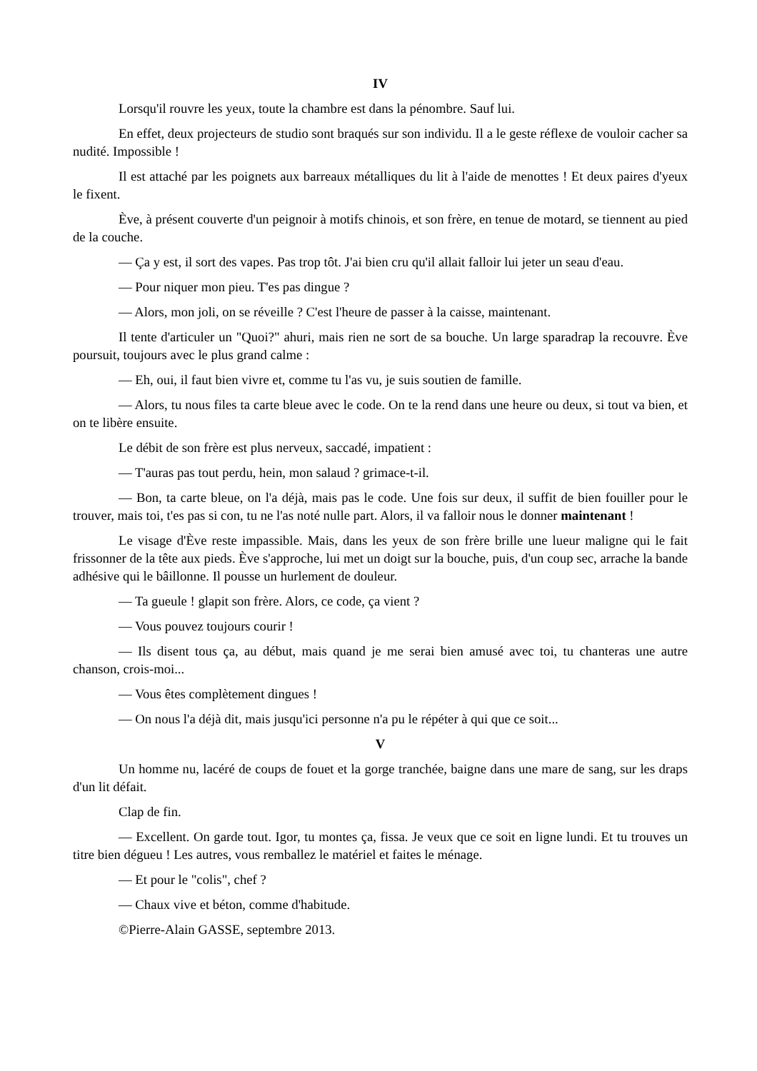IV
Lorsqu'il rouvre les yeux, toute la chambre est dans la pénombre. Sauf lui.
En effet, deux projecteurs de studio sont braqués sur son individu. Il a le geste réflexe de vouloir cacher sa nudité. Impossible !
Il est attaché par les poignets aux barreaux métalliques du lit à l'aide de menottes ! Et deux paires d'yeux le fixent.
Ève, à présent couverte d'un peignoir à motifs chinois, et son frère, en tenue de motard, se tiennent au pied de la couche.
— Ça y est, il sort des vapes. Pas trop tôt. J'ai bien cru qu'il allait falloir lui jeter un seau d'eau.
— Pour niquer mon pieu. T'es pas dingue ?
— Alors, mon joli, on se réveille ? C'est l'heure de passer à la caisse, maintenant.
Il tente d'articuler un "Quoi?" ahuri, mais rien ne sort de sa bouche. Un large sparadrap la recouvre. Ève poursuit, toujours avec le plus grand calme :
— Eh, oui, il faut bien vivre et, comme tu l'as vu, je suis soutien de famille.
— Alors, tu nous files ta carte bleue avec le code. On te la rend dans une heure ou deux, si tout va bien, et on te libère ensuite.
Le débit de son frère est plus nerveux, saccadé, impatient :
— T'auras pas tout perdu, hein, mon salaud ? grimace-t-il.
— Bon, ta carte bleue, on l'a déjà, mais pas le code. Une fois sur deux, il suffit de bien fouiller pour le trouver, mais toi, t'es pas si con, tu ne l'as noté nulle part. Alors, il va falloir nous le donner maintenant !
Le visage d'Ève reste impassible. Mais, dans les yeux de son frère brille une lueur maligne qui le fait frissonner de la tête aux pieds. Ève s'approche, lui met un doigt sur la bouche, puis, d'un coup sec, arrache la bande adhésive qui le bâillonne. Il pousse un hurlement de douleur.
— Ta gueule ! glapit son frère. Alors, ce code, ça vient ?
— Vous pouvez toujours courir !
— Ils disent tous ça, au début, mais quand je me serai bien amusé avec toi, tu chanteras une autre chanson, crois-moi...
— Vous êtes complètement dingues !
— On nous l'a déjà dit, mais jusqu'ici personne n'a pu le répéter à qui que ce soit...
V
Un homme nu, lacéré de coups de fouet et la gorge tranchée, baigne dans une mare de sang, sur les draps d'un lit défait.
Clap de fin.
— Excellent. On garde tout. Igor, tu montes ça, fissa. Je veux que ce soit en ligne lundi. Et tu trouves un titre bien dégueu ! Les autres, vous remballez le matériel et faites le ménage.
— Et pour le "colis", chef ?
— Chaux vive et béton, comme d'habitude.
©Pierre-Alain GASSE, septembre 2013.